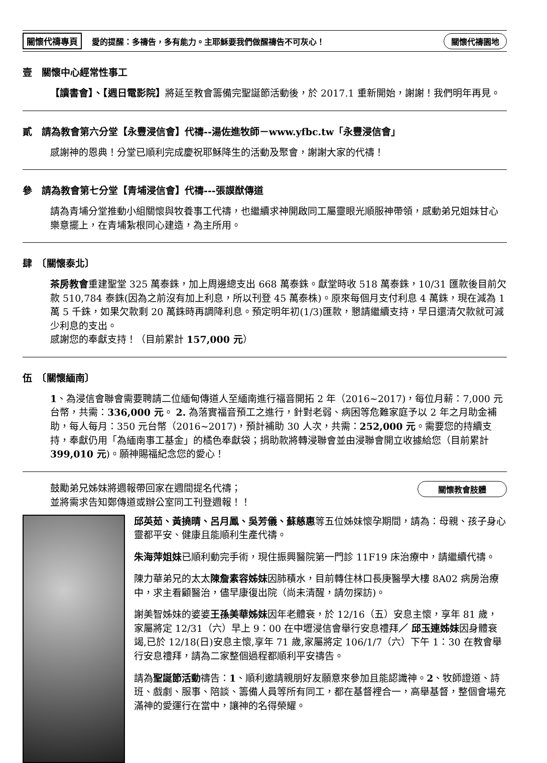關懷代禱專頁 愛的提醒：多禱告，多有能力。主耶穌要我們做醒禱告不可灰心！ 關懷代禱園地
壹　關懷中心經常性事工
【讀書會】、【週日電影院】將延至教會籌備完聖誕節活動後，於 2017.1 重新開始，謝謝！我們明年再見。
貳　請為教會第六分堂【永豐浸信會】代禱--湯佐進牧師－www.yfbc.tw「永豐浸信會」
感謝神的恩典！分堂已順利完成慶祝耶穌降生的活動及聚會，謝謝大家的代禱！
參　請為教會第七分堂【青埔浸信會】代禱---張謨猷傳道
請為青埔分堂推動小組關懷與牧養事工代禱，也繼續求神開啟同工屬靈眼光順服神帶領，感動弟兄姐妹甘心樂意擺上，在青埔紮根同心建造，為主所用。
肆　〔關懷泰北〕
茶房教會重建聖堂 325 萬泰銖，加上周邊總支出 668 萬泰銖。獻堂時收 518 萬泰銖，10/31 匯款後目前欠款 510,784 泰銖(因為之前沒有加上利息，所以刊登 45 萬泰株)。原來每個月支付利息 4 萬銖，現在減為 1 萬 5 千銖，如果欠款剩 20 萬銖時再調降利息。預定明年初(1/3)匯款，懇請繼續支持，早日還清欠款就可減少利息的支出。
感謝您的奉獻支持！（目前累計 157,000 元）
伍　〔關懷緬南〕
1、為浸信會聯會需要聘請二位緬甸傳道人至緬南進行福音開拓 2 年（2016~2017)，每位月薪：7,000 元台幣，共需：336,000 元。 2. 為落實福音預工之進行，針對老弱、病困等危難家庭予以 2 年之月助金補助，每人每月：350 元台幣（2016~2017)，預計補助 30 人次，共需：252,000 元。需要您的持續支持，奉獻仍用「為緬南事工基金」的橘色奉獻袋；捐助款將轉浸聯會並由浸聯會開立收據給您（目前累計 399,010 元)。願神賜福紀念您的愛心！
鼓勵弟兄姊妹將週報帶回家在週間提名代禱；
並將需求告知鄭傳道或辦公室同工刊登週報！！
關懷教會肢體
邱英茹、黃撓晴、呂月鳳、吳芳儀、蘇慈惠等五位姊妹懷孕期間，請為：母親、孩子身心靈都平安、健康且能順利生產代禱。
朱海萍姐妹已順利動完手術，現住振興醫院第一門診 11F19 床治療中，請繼續代禱。
陳力華弟兄的太太陳詹素容姊妹因肺積水，目前轉住林口長庚醫學大樓 8A02 病房治療中，求主看顧醫治，儘早康復出院（尚未清醒，請勿探訪)。
謝美智姊妹的婆婆王孫美華姊妹因年老體衰，於 12/16（五）安息主懷，享年 81 歲，家屬將定 12/31（六）早上 9：00 在中壢浸信會舉行安息禮拜／ 邱玉連姊妹因身體衰竭,已於 12/18(日)安息主懷,享年 71 歲,家屬將定 106/1/7（六）下午 1：30 在教會舉行安息禮拜，請為二家整個過程都順利平安禱告。
請為聖誕節活動禱告：1、順利邀請親朋好友願意來參加且能認識神。2、牧師證道、詩班、戲劇、服事、陪談、籌備人員等所有同工，都在基督裡合一，高舉基督，整個會場充滿神的愛運行在當中，讓神的名得榮耀。